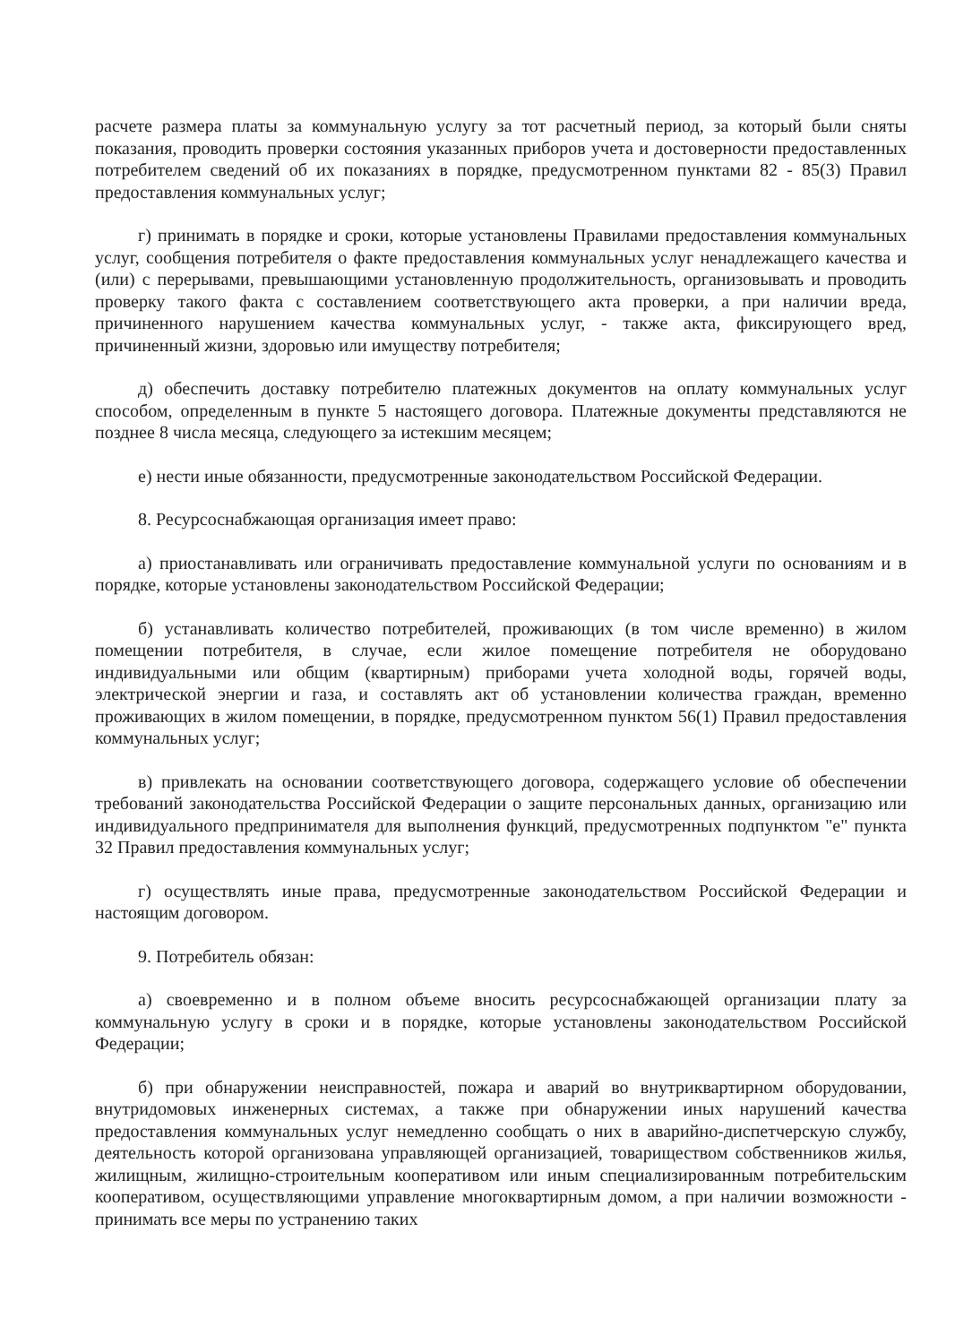расчете размера платы за коммунальную услугу за тот расчетный период, за который были сняты показания, проводить проверки состояния указанных приборов учета и достоверности предоставленных потребителем сведений об их показаниях в порядке, предусмотренном пунктами 82 - 85(3) Правил предоставления коммунальных услуг;
г) принимать в порядке и сроки, которые установлены Правилами предоставления коммунальных услуг, сообщения потребителя о факте предоставления коммунальных услуг ненадлежащего качества и (или) с перерывами, превышающими установленную продолжительность, организовывать и проводить проверку такого факта с составлением соответствующего акта проверки, а при наличии вреда, причиненного нарушением качества коммунальных услуг, - также акта, фиксирующего вред, причиненный жизни, здоровью или имуществу потребителя;
д) обеспечить доставку потребителю платежных документов на оплату коммунальных услуг способом, определенным в пункте 5 настоящего договора. Платежные документы представляются не позднее 8 числа месяца, следующего за истекшим месяцем;
е) нести иные обязанности, предусмотренные законодательством Российской Федерации.
8. Ресурсоснабжающая организация имеет право:
а) приостанавливать или ограничивать предоставление коммунальной услуги по основаниям и в порядке, которые установлены законодательством Российской Федерации;
б) устанавливать количество потребителей, проживающих (в том числе временно) в жилом помещении потребителя, в случае, если жилое помещение потребителя не оборудовано индивидуальными или общим (квартирным) приборами учета холодной воды, горячей воды, электрической энергии и газа, и составлять акт об установлении количества граждан, временно проживающих в жилом помещении, в порядке, предусмотренном пунктом 56(1) Правил предоставления коммунальных услуг;
в) привлекать на основании соответствующего договора, содержащего условие об обеспечении требований законодательства Российской Федерации о защите персональных данных, организацию или индивидуального предпринимателя для выполнения функций, предусмотренных подпунктом "е" пункта 32 Правил предоставления коммунальных услуг;
г) осуществлять иные права, предусмотренные законодательством Российской Федерации и настоящим договором.
9. Потребитель обязан:
а) своевременно и в полном объеме вносить ресурсоснабжающей организации плату за коммунальную услугу в сроки и в порядке, которые установлены законодательством Российской Федерации;
б) при обнаружении неисправностей, пожара и аварий во внутриквартирном оборудовании, внутридомовых инженерных системах, а также при обнаружении иных нарушений качества предоставления коммунальных услуг немедленно сообщать о них в аварийно-диспетчерскую службу, деятельность которой организована управляющей организацией, товариществом собственников жилья, жилищным, жилищно-строительным кооперативом или иным специализированным потребительским кооперативом, осуществляющими управление многоквартирным домом, а при наличии возможности - принимать все меры по устранению таких